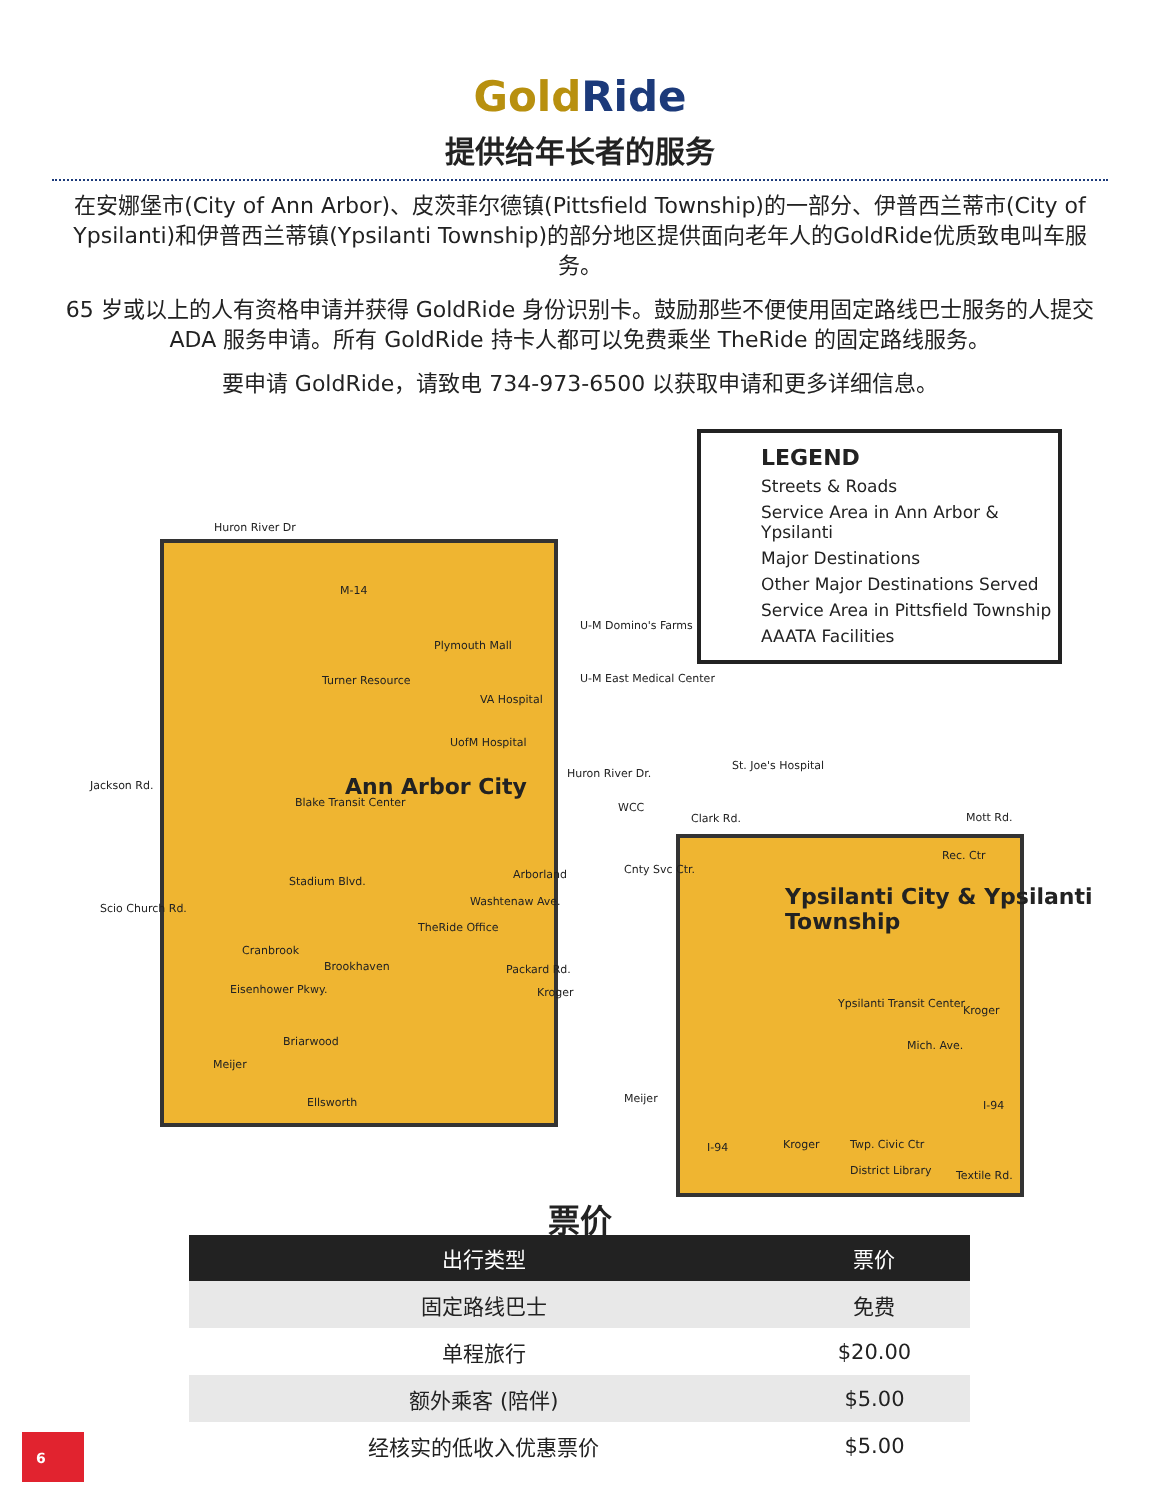GoldRide
提供给年长者的服务
在安娜堡市(City of Ann Arbor)、皮茨菲尔德镇(Pittsfield Township)的一部分、伊普西兰蒂市(City of Ypsilanti)和伊普西兰蒂镇(Ypsilanti Township)的部分地区提供面向老年人的GoldRide优质致电叫车服务。
65 岁或以上的人有资格申请并获得 GoldRide 身份识别卡。鼓励那些不便使用固定路线巴士服务的人提交 ADA 服务申请。所有 GoldRide 持卡人都可以免费乘坐 TheRide 的固定路线服务。
要申请 GoldRide，请致电 734-973-6500 以获取申请和更多详细信息。
LEGEND
Streets & Roads
Service Area in Ann Arbor & Ypsilanti
Major Destinations
Other Major Destinations Served
Service Area in Pittsfield Township
AAATA Facilities
Huron River Dr
M-14
U-M Domino's Farms
U-M East Medical Center
Plymouth Mall
Turner Resource
VA Hospital
UofM Hospital
Jackson Rd.
Huron River Dr.
St. Joe's Hospital
Ann Arbor City
Blake Transit Center WCC
Clark Rd. Mott Rd.
Rec. Ctr
Cnty Svc Ctr.
Stadium Blvd.
Arborland
Ypsilanti City & Ypsilanti Township
Scio Church Rd.
Washtenaw Ave.
TheRide Office
Cranbrook
Brookhaven Packard Rd.
Eisenhower Pkwy. Kroger
Ypsilanti Transit Center
Kroger
Mich. Ave.
Briarwood
Meijer
Ellsworth Meijer
I-94
I-94 Kroger Twp. Civic Ctr
District Library Textile Rd.
票价
| 出行类型 | 票价 |
| --- | --- |
| 固定路线巴士 | 免费 |
| 单程旅行 | $20.00 |
| 额外乘客 (陪伴) | $5.00 |
| 经核实的低收入优惠票价 | $5.00 |
6